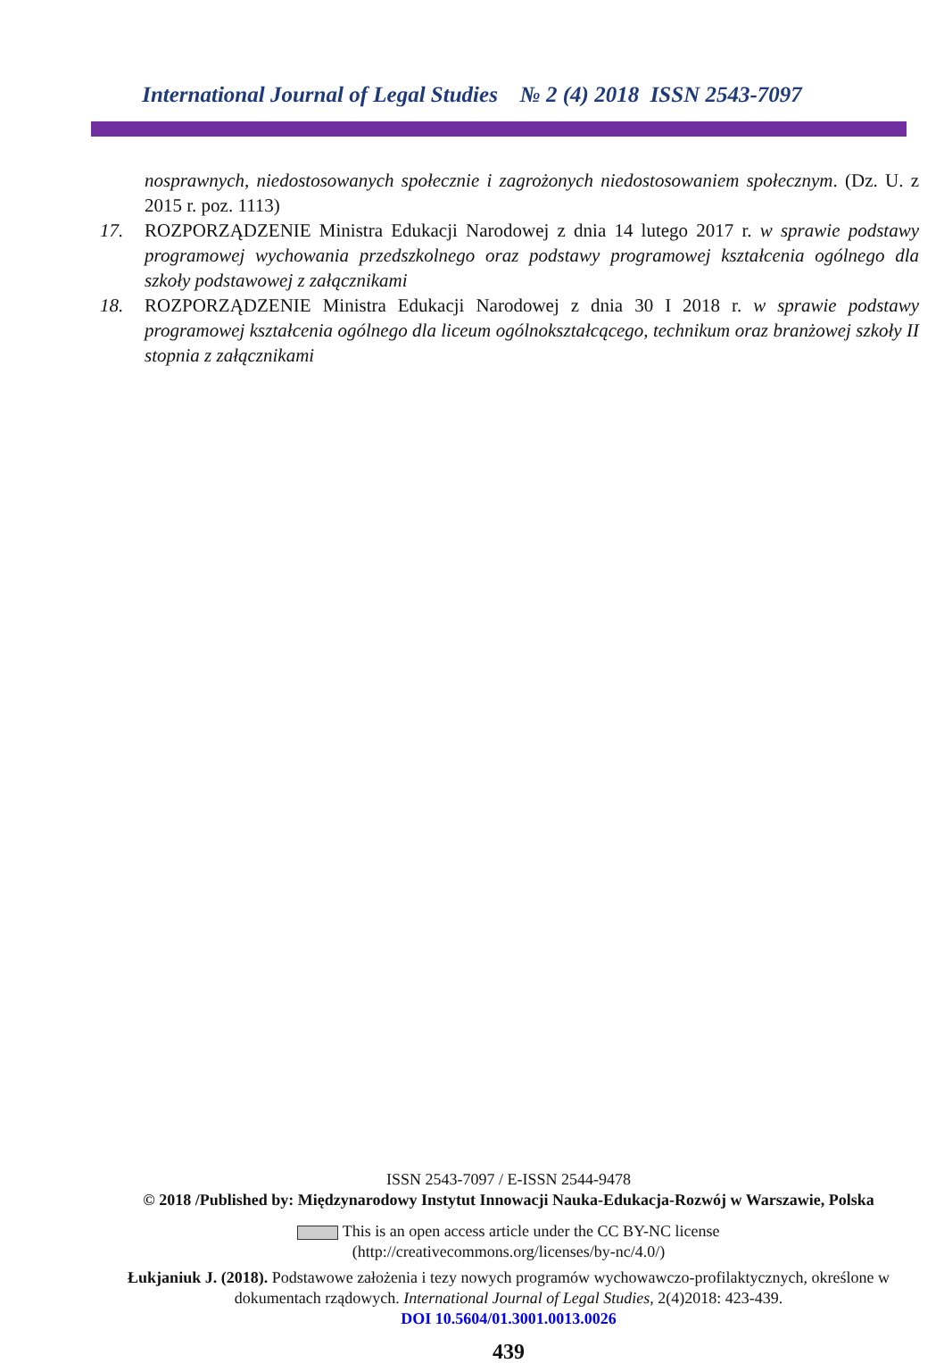International Journal of Legal Studies № 2 (4) 2018 ISSN 2543-7097
nosprawnych, niedostosowanych społecznie i zagrożonych niedostosowaniem społecznym. (Dz. U. z 2015 r. poz. 1113)
17. ROZPORZĄDZENIE Ministra Edukacji Narodowej z dnia 14 lutego 2017 r. w sprawie podstawy programowej wychowania przedszkolnego oraz podstawy programowej kształcenia ogólnego dla szkoły podstawowej z załącznikami
18. ROZPORZĄDZENIE Ministra Edukacji Narodowej z dnia 30 I 2018 r. w sprawie podstawy programowej kształcenia ogólnego dla liceum ogólnokształcącego, technikum oraz branżowej szkoły II stopnia z załącznikami
ISSN 2543-7097 / E-ISSN 2544-9478
© 2018 /Published by: Międzynarodowy Instytut Innowacji Nauka-Edukacja-Rozwój w Warszawie, Polska
This is an open access article under the CC BY-NC license
(http://creativecommons.org/licenses/by-nc/4.0/)
Łukjaniuk J. (2018). Podstawowe założenia i tezy nowych programów wychowawczo-profilaktycznych, określone w dokumentach rządowych. International Journal of Legal Studies, 2(4)2018: 423-439.
DOI 10.5604/01.3001.0013.0026
439